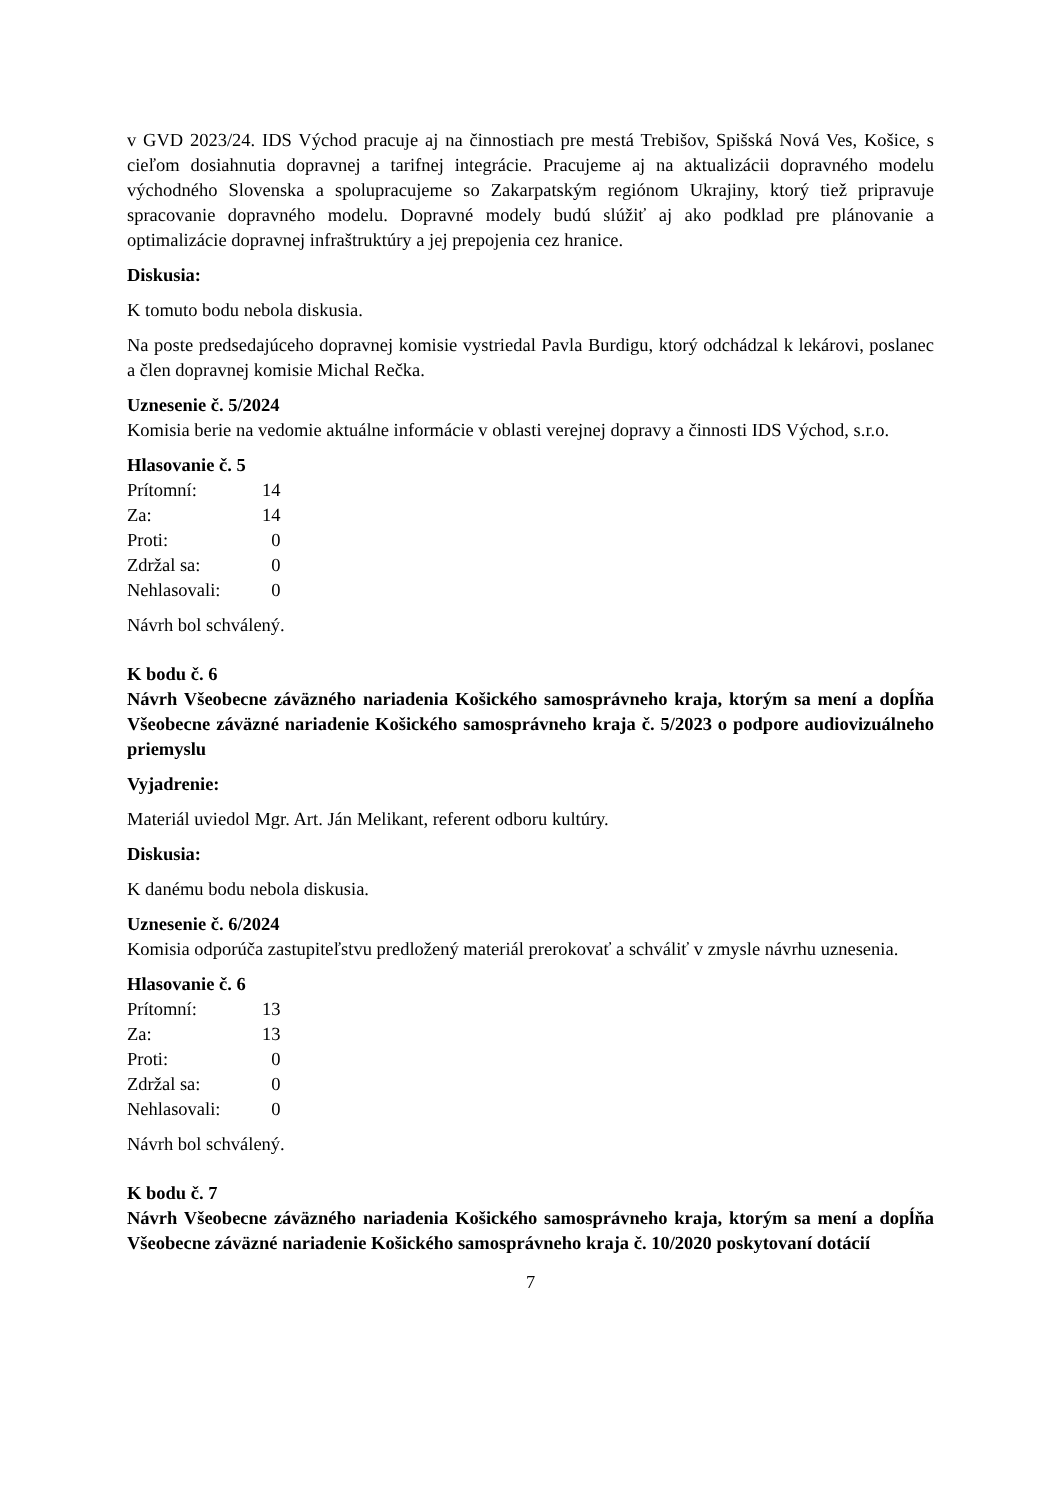v GVD 2023/24. IDS Východ pracuje aj na činnostiach pre mestá Trebišov, Spišská Nová Ves, Košice, s cieľom dosiahnutia dopravnej a tarifnej integrácie. Pracujeme aj na aktualizácii dopravného modelu východného Slovenska a spolupracujeme so Zakarpatským regiónom Ukrajiny, ktorý tiež pripravuje spracovanie dopravného modelu. Dopravné modely budú slúžiť aj ako podklad pre plánovanie a optimalizácie dopravnej infraštruktúry a jej prepojenia cez hranice.
Diskusia:
K tomuto bodu nebola diskusia.
Na poste predsedajúceho dopravnej komisie vystriedal Pavla Burdigu, ktorý odchádzal k lekárovi, poslanec a člen dopravnej komisie Michal Rečka.
Uznesenie č. 5/2024
Komisia berie na vedomie aktuálne informácie v oblasti verejnej dopravy a činnosti IDS Východ, s.r.o.
Hlasovanie č. 5
| Prítomní: | 14 |
| Za: | 14 |
| Proti: | 0 |
| Zdržal sa: | 0 |
| Nehlasovali: | 0 |
Návrh bol schválený.
K bodu č. 6
Návrh Všeobecne záväzného nariadenia Košického samosprávneho kraja, ktorým sa mení a dopĺňa Všeobecne záväzné nariadenie Košického samosprávneho kraja č. 5/2023 o podpore audiovizuálneho priemyslu
Vyjadrenie:
Materiál uviedol Mgr. Art. Ján Melikant, referent odboru kultúry.
Diskusia:
K danému bodu nebola diskusia.
Uznesenie č. 6/2024
Komisia odporúča zastupiteľstvu predložený materiál prerokovať a schváliť v zmysle návrhu uznesenia.
Hlasovanie č. 6
| Prítomní: | 13 |
| Za: | 13 |
| Proti: | 0 |
| Zdržal sa: | 0 |
| Nehlasovali: | 0 |
Návrh bol schválený.
K bodu č. 7
Návrh Všeobecne záväzného nariadenia Košického samosprávneho kraja, ktorým sa mení a dopĺňa Všeobecne záväzné nariadenie Košického samosprávneho kraja č. 10/2020 poskytovaní dotácií
7